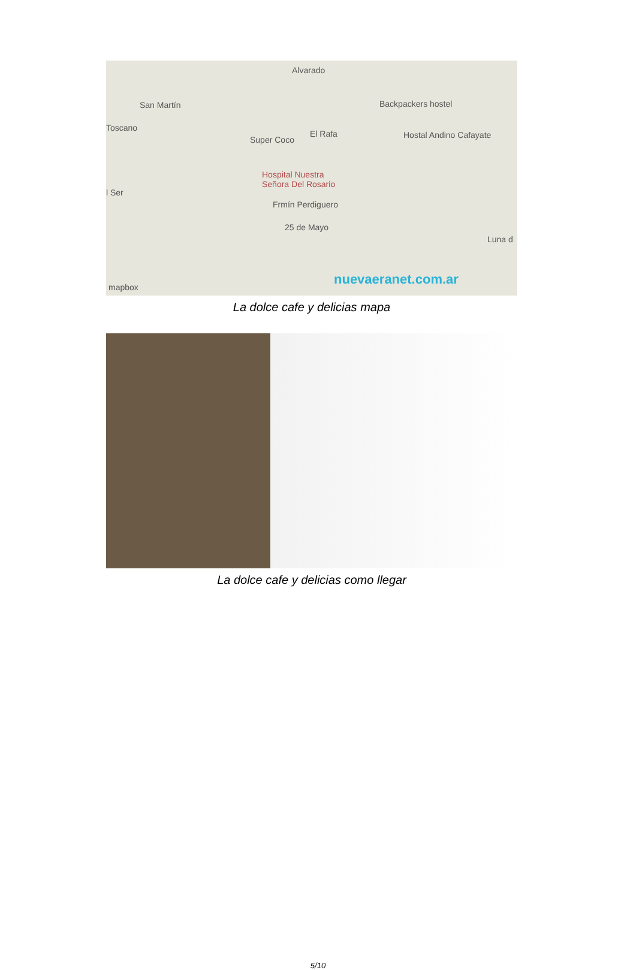Alvarado
San Martín Backpackers hostel
Toscano
El Rafa
Super Coco Hostal Andino Cafayate
Hospital Nuestra
Señora Del Rosario
l Ser
Frmín Perdiguero
25 de Mayo
Luna d
nuevaeranet.com.ar
mapbox
La dolce cafe y delicias mapa
La dolce cafe y delicias como llegar
5/10